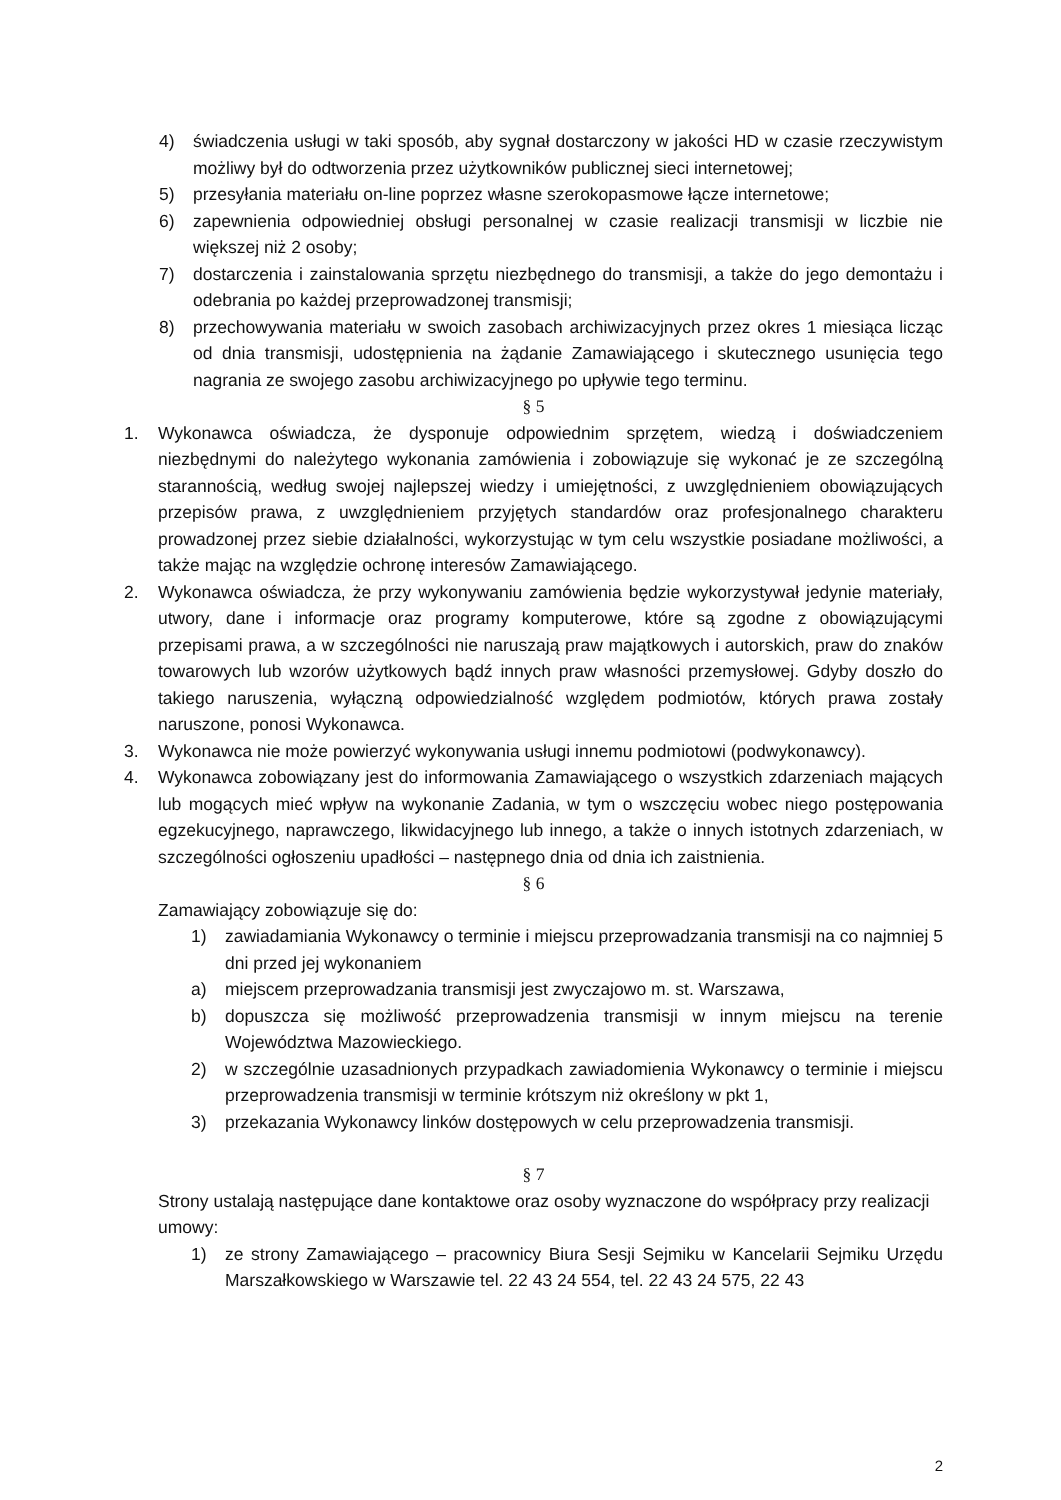4) świadczenia usługi w taki sposób, aby sygnał dostarczony w jakości HD w czasie rzeczywistym możliwy był do odtworzenia przez użytkowników publicznej sieci internetowej;
5) przesyłania materiału on-line poprzez własne szerokopasmowe łącze internetowe;
6) zapewnienia odpowiedniej obsługi personalnej w czasie realizacji transmisji w liczbie nie większej niż 2 osoby;
7) dostarczenia i zainstalowania sprzętu niezbędnego do transmisji, a także do jego demontażu i odebrania po każdej przeprowadzonej transmisji;
8) przechowywania materiału w swoich zasobach archiwizacyjnych przez okres 1 miesiąca licząc od dnia transmisji, udostępnienia na żądanie Zamawiającego i skutecznego usunięcia tego nagrania ze swojego zasobu archiwizacyjnego po upływie tego terminu.
§ 5
1. Wykonawca oświadcza, że dysponuje odpowiednim sprzętem, wiedzą i doświadczeniem niezbędnymi do należytego wykonania zamówienia i zobowiązuje się wykonać je ze szczególną starannością, według swojej najlepszej wiedzy i umiejętności, z uwzględnieniem obowiązujących przepisów prawa, z uwzględnieniem przyjętych standardów oraz profesjonalnego charakteru prowadzonej przez siebie działalności, wykorzystując w tym celu wszystkie posiadane możliwości, a także mając na względzie ochronę interesów Zamawiającego.
2. Wykonawca oświadcza, że przy wykonywaniu zamówienia będzie wykorzystywał jedynie materiały, utwory, dane i informacje oraz programy komputerowe, które są zgodne z obowiązującymi przepisami prawa, a w szczególności nie naruszają praw majątkowych i autorskich, praw do znaków towarowych lub wzorów użytkowych bądź innych praw własności przemysłowej. Gdyby doszło do takiego naruszenia, wyłączną odpowiedzialność względem podmiotów, których prawa zostały naruszone, ponosi Wykonawca.
3. Wykonawca nie może powierzyć wykonywania usługi innemu podmiotowi (podwykonawcy).
4. Wykonawca zobowiązany jest do informowania Zamawiającego o wszystkich zdarzeniach mających lub mogących mieć wpływ na wykonanie Zadania, w tym o wszczęciu wobec niego postępowania egzekucyjnego, naprawczego, likwidacyjnego lub innego, a także o innych istotnych zdarzeniach, w szczególności ogłoszeniu upadłości – następnego dnia od dnia ich zaistnienia.
§ 6
Zamawiający zobowiązuje się do:
1) zawiadamiania Wykonawcy o terminie i miejscu przeprowadzania transmisji na co najmniej 5 dni przed jej wykonaniem
a) miejscem przeprowadzania transmisji jest zwyczajowo m. st. Warszawa,
b) dopuszcza się możliwość przeprowadzenia transmisji w innym miejscu na terenie Województwa Mazowieckiego.
2) w szczególnie uzasadnionych przypadkach zawiadomienia Wykonawcy o terminie i miejscu przeprowadzenia transmisji w terminie krótszym niż określony w pkt 1,
3) przekazania Wykonawcy linków dostępowych w celu przeprowadzenia transmisji.
§ 7
Strony ustalają następujące dane kontaktowe oraz osoby wyznaczone do współpracy przy realizacji umowy:
1) ze strony Zamawiającego – pracownicy Biura Sesji Sejmiku w Kancelarii Sejmiku Urzędu Marszałkowskiego w Warszawie tel. 22 43 24 554, tel. 22 43 24 575, 22 43
2